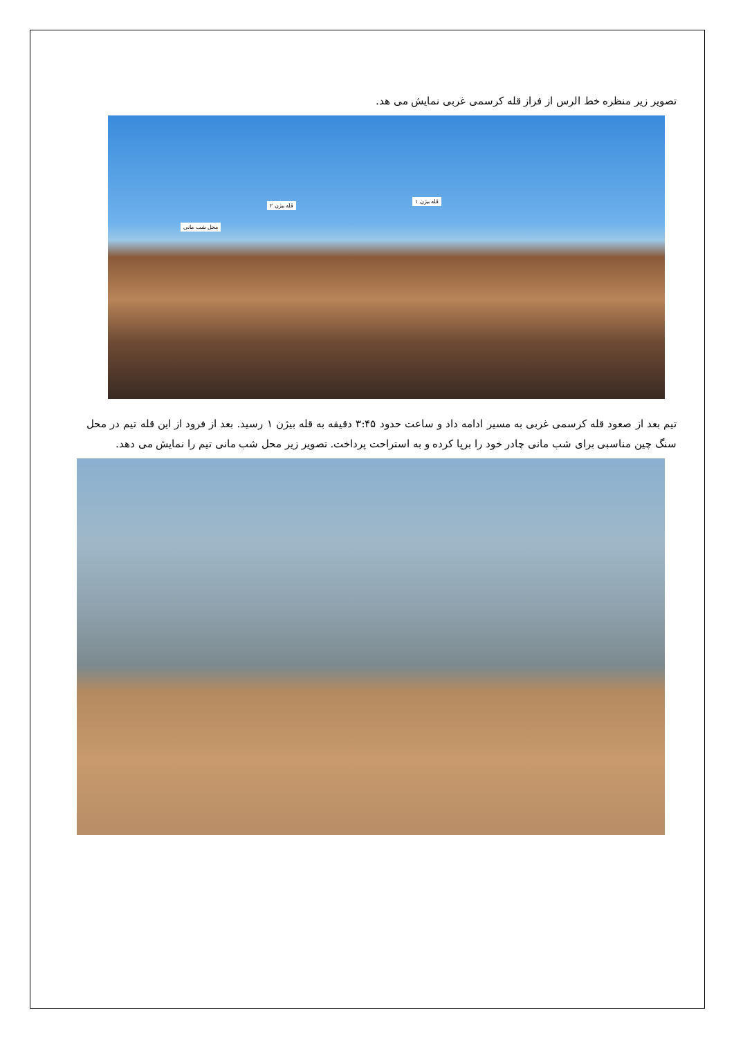تصویر زیر منظره خط الرس از فراز قله کرسمی غربی نمایش می هد.
قله بیژن ۱
قله بیژن ۲
محل شب مانی
تیم بعد از صعود قله کرسمی غربی به مسیر ادامه داد و ساعت حدود ۳:۴۵ دقیقه به قله بیژن ۱ رسید. بعد از فرود از این قله تیم در محل سنگ چین مناسبی برای شب مانی چادر خود را برپا کرده و به استراحت پرداخت. تصویر زیر محل شب مانی تیم را نمایش می دهد.